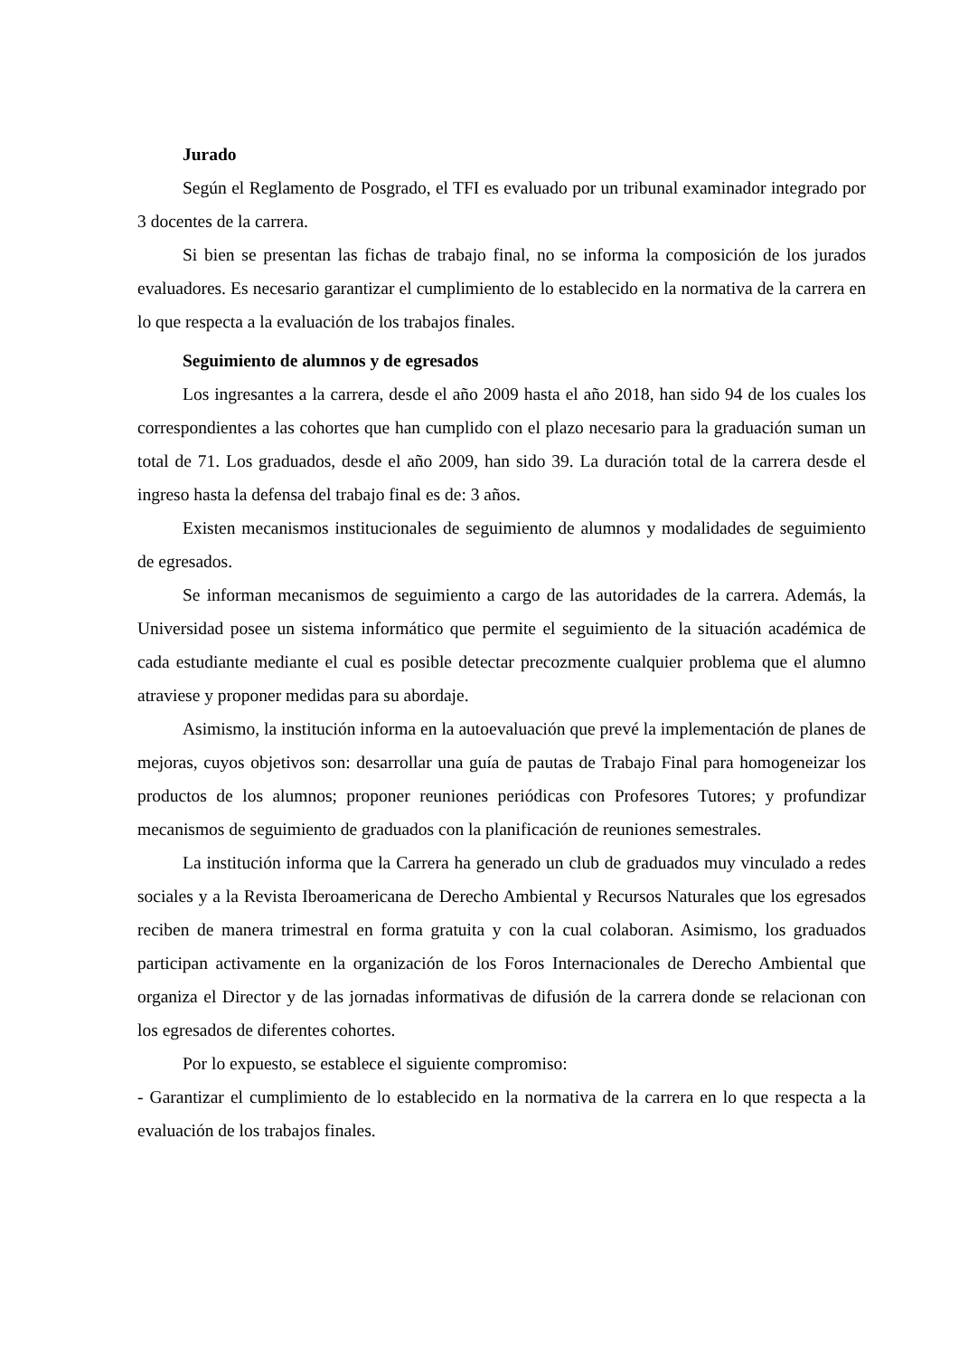Jurado
Según el Reglamento de Posgrado, el TFI es evaluado por un tribunal examinador integrado por 3 docentes de la carrera.
Si bien se presentan las fichas de trabajo final, no se informa la composición de los jurados evaluadores. Es necesario garantizar el cumplimiento de lo establecido en la normativa de la carrera en lo que respecta a la evaluación de los trabajos finales.
Seguimiento de alumnos y de egresados
Los ingresantes a la carrera, desde el año 2009 hasta el año 2018, han sido 94 de los cuales los correspondientes a las cohortes que han cumplido con el plazo necesario para la graduación suman un total de 71. Los graduados, desde el año 2009, han sido 39. La duración total de la carrera desde el ingreso hasta la defensa del trabajo final es de: 3 años.
Existen mecanismos institucionales de seguimiento de alumnos y modalidades de seguimiento de egresados.
Se informan mecanismos de seguimiento a cargo de las autoridades de la carrera. Además, la Universidad posee un sistema informático que permite el seguimiento de la situación académica de cada estudiante mediante el cual es posible detectar precozmente cualquier problema que el alumno atraviese y proponer medidas para su abordaje.
Asimismo, la institución informa en la autoevaluación que prevé la implementación de planes de mejoras, cuyos objetivos son: desarrollar una guía de pautas de Trabajo Final para homogeneizar los productos de los alumnos; proponer reuniones periódicas con Profesores Tutores; y profundizar mecanismos de seguimiento de graduados con la planificación de reuniones semestrales.
La institución informa que la Carrera ha generado un club de graduados muy vinculado a redes sociales y a la Revista Iberoamericana de Derecho Ambiental y Recursos Naturales que los egresados reciben de manera trimestral en forma gratuita y con la cual colaboran. Asimismo, los graduados participan activamente en la organización de los Foros Internacionales de Derecho Ambiental que organiza el Director y de las jornadas informativas de difusión de la carrera donde se relacionan con los egresados de diferentes cohortes.
Por lo expuesto, se establece el siguiente compromiso:
- Garantizar el cumplimiento de lo establecido en la normativa de la carrera en lo que respecta a la evaluación de los trabajos finales.